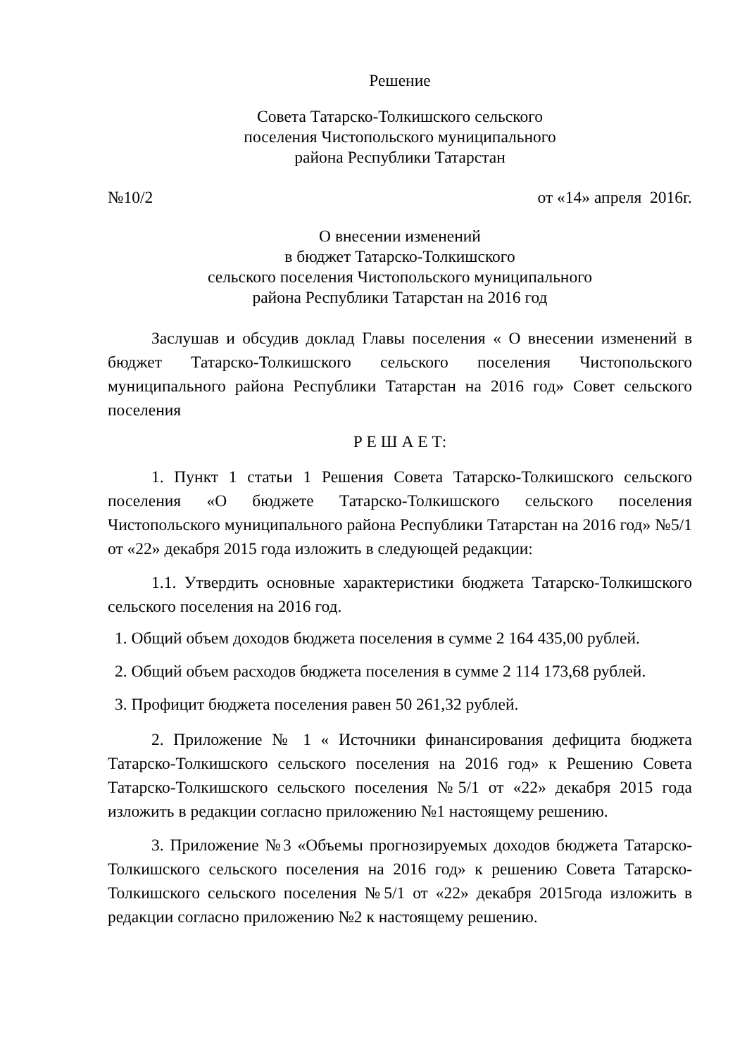Решение
Совета Татарско-Толкишского сельского
поселения Чистопольского муниципального
района Республики Татарстан
№10/2 от «14» апреля 2016г.
О внесении изменений
в бюджет Татарско-Толкишского
сельского поселения Чистопольского муниципального
района Республики Татарстан на 2016 год
Заслушав и обсудив доклад Главы поселения « О внесении изменений в бюджет Татарско-Толкишского сельского поселения Чистопольского муниципального района Республики Татарстан на 2016 год» Совет сельского поселения
Р Е Ш А Е Т:
1. Пункт 1 статьи 1 Решения Совета Татарско-Толкишского сельского поселения «О бюджете Татарско-Толкишского сельского поселения Чистопольского муниципального района Республики Татарстан на 2016 год» №5/1 от «22» декабря 2015 года изложить в следующей редакции:
1.1. Утвердить основные характеристики бюджета Татарско-Толкишского сельского поселения на 2016 год.
1. Общий объем доходов бюджета поселения в сумме 2 164 435,00 рублей.
2. Общий объем расходов бюджета поселения в сумме 2 114 173,68 рублей.
3. Профицит бюджета поселения равен 50 261,32 рублей.
2. Приложение № 1 « Источники финансирования дефицита бюджета Татарско-Толкишского сельского поселения на 2016 год» к Решению Совета Татарско-Толкишского сельского поселения №5/1 от «22» декабря 2015 года изложить в редакции согласно приложению №1 настоящему решению.
3. Приложение №3 «Объемы прогнозируемых доходов бюджета Татарско-Толкишского сельского поселения на 2016 год» к решению Совета Татарско-Толкишского сельского поселения №5/1 от «22» декабря 2015года изложить в редакции согласно приложению №2 к настоящему решению.